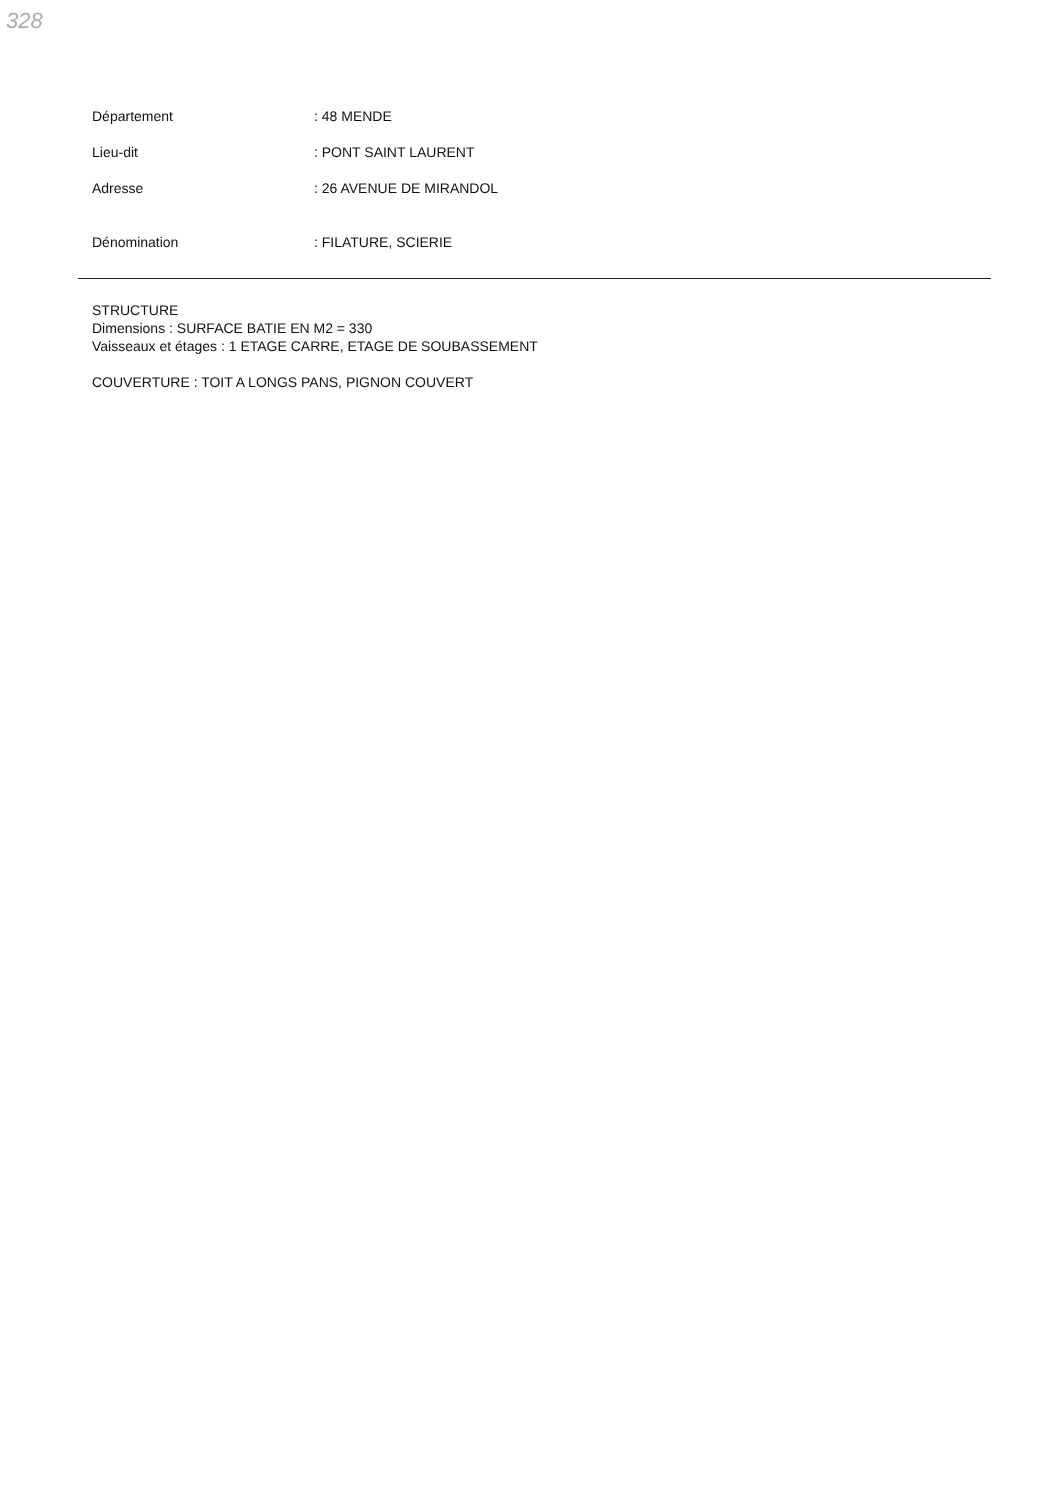328
Département : 48 MENDE
Lieu-dit : PONT SAINT LAURENT
Adresse : 26 AVENUE DE MIRANDOL
Dénomination : FILATURE, SCIERIE
STRUCTURE
Dimensions : SURFACE BATIE EN M2 = 330
Vaisseaux et étages : 1 ETAGE CARRE, ETAGE DE SOUBASSEMENT
COUVERTURE : TOIT A LONGS PANS, PIGNON COUVERT